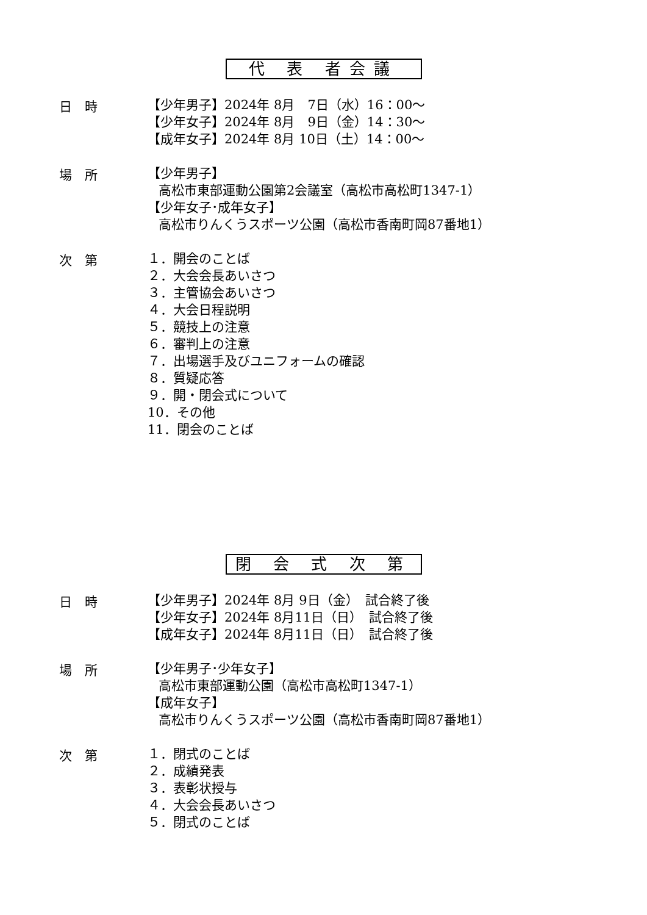代 表 者会議
日　時
【少年男子】2024年 8月　7日（水）16：00～
【少年女子】2024年 8月　9日（金）14：30～
【成年女子】2024年 8月 10日（土）14：00～
場　所
【少年男子】
高松市東部運動公園第2会議室（高松市高松町1347-1）
【少年女子･成年女子】
高松市りんくうスポーツ公園（高松市香南町岡87番地1）
次　第
１．開会のことば
２．大会会長あいさつ
３．主管協会あいさつ
４．大会日程説明
５．競技上の注意
６．審判上の注意
７．出場選手及びユニフォームの確認
８．質疑応答
９．開・閉会式について
10．その他
11．閉会のことば
閉 会 式 次 第
日　時
【少年男子】2024年 8月 9日（金）　試合終了後
【少年女子】2024年 8月11日（日）　試合終了後
【成年女子】2024年 8月11日（日）　試合終了後
場　所
【少年男子･少年女子】
高松市東部運動公園（高松市高松町1347-1）
【成年女子】
高松市りんくうスポーツ公園（高松市香南町岡87番地1）
次　第
１．閉式のことば
２．成績発表
３．表彰状授与
４．大会会長あいさつ
５．閉式のことば